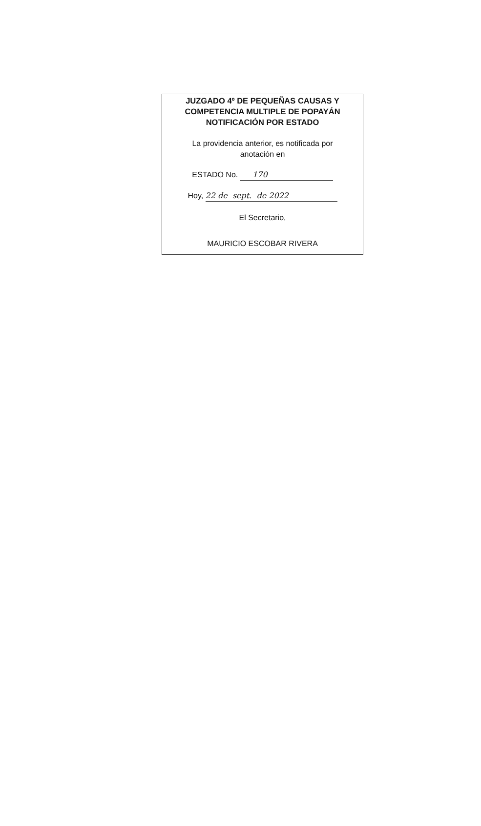JUZGADO 4º DE PEQUEÑAS CAUSAS Y
COMPETENCIA MULTIPLE DE POPAYÁN
NOTIFICACIÓN POR ESTADO
La providencia anterior, es notificada por
anotación en
ESTADO No. 170
Hoy, 22 de sept. de 2022
El Secretario,
MAURICIO ESCOBAR RIVERA